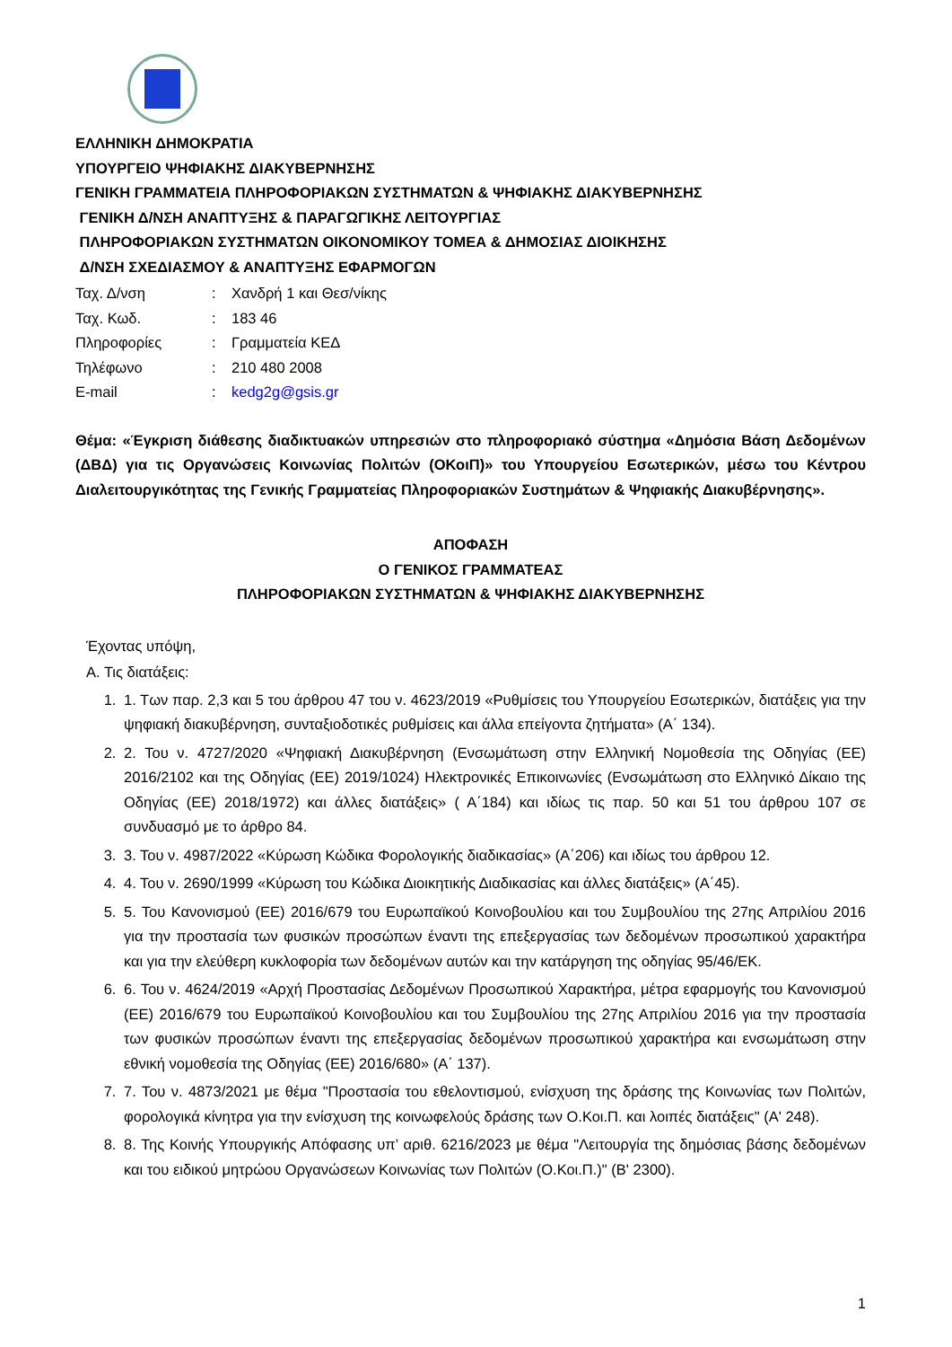ΕΛΛΗΝΙΚΗ ΔΗΜΟΚΡΑΤΙΑ
ΥΠΟΥΡΓΕΙΟ ΨΗΦΙΑΚΗΣ ΔΙΑΚΥΒΕΡΝΗΣΗΣ
ΓΕΝΙΚΗ ΓΡΑΜΜΑΤΕΙΑ ΠΛΗΡΟΦΟΡΙΑΚΩΝ ΣΥΣΤΗΜΑΤΩΝ & ΨΗΦΙΑΚΗΣ ΔΙΑΚΥΒΕΡΝΗΣΗΣ
ΓΕΝΙΚΗ Δ/ΝΣΗ ΑΝΑΠΤΥΞΗΣ & ΠΑΡΑΓΩΓΙΚΗΣ ΛΕΙΤΟΥΡΓΙΑΣ
ΠΛΗΡΟΦΟΡΙΑΚΩΝ ΣΥΣΤΗΜΑΤΩΝ ΟΙΚΟΝΟΜΙΚΟΥ ΤΟΜΕΑ & ΔΗΜΟΣΙΑΣ ΔΙΟΙΚΗΣΗΣ
Δ/ΝΣΗ ΣΧΕΔΙΑΣΜΟΥ & ΑΝΑΠΤΥΞΗΣ ΕΦΑΡΜΟΓΩΝ
| Ταχ. Δ/νση | : | Χανδρή 1 και Θεσ/νίκης |
| Ταχ. Κωδ. | : | 183 46 |
| Πληροφορίες | : | Γραμματεία ΚΕΔ |
| Τηλέφωνο | : | 210 480 2008 |
| E-mail | : | kedg2g@gsis.gr |
Θέμα: «Έγκριση διάθεσης διαδικτυακών υπηρεσιών στο πληροφοριακό σύστημα «Δημόσια Βάση Δεδομένων (ΔΒΔ) για τις Οργανώσεις Κοινωνίας Πολιτών (ΟΚοιΠ)» του Υπουργείου Εσωτερικών, μέσω του Κέντρου Διαλειτουργικότητας της Γενικής Γραμματείας Πληροφοριακών Συστημάτων & Ψηφιακής Διακυβέρνησης».
ΑΠΟΦΑΣΗ
Ο ΓΕΝΙΚΟΣ ΓΡΑΜΜΑΤΕΑΣ
ΠΛΗΡΟΦΟΡΙΑΚΩΝ ΣΥΣΤΗΜΑΤΩΝ & ΨΗΦΙΑΚΗΣ ΔΙΑΚΥΒΕΡΝΗΣΗΣ
Έχοντας υπόψη,
Α. Τις διατάξεις:
1. 1. Των παρ. 2,3 και 5 του άρθρου 47 του ν. 4623/2019 «Ρυθμίσεις του Υπουργείου Εσωτερικών, διατάξεις για την ψηφιακή διακυβέρνηση, συνταξιοδοτικές ρυθμίσεις και άλλα επείγοντα ζητήματα» (Α΄ 134).
2. 2. Του ν. 4727/2020 «Ψηφιακή Διακυβέρνηση (Ενσωμάτωση στην Ελληνική Νομοθεσία της Οδηγίας (ΕΕ) 2016/2102 και της Οδηγίας (ΕΕ) 2019/1024) Ηλεκτρονικές Επικοινωνίες (Ενσωμάτωση στο Ελληνικό Δίκαιο της Οδηγίας (ΕΕ) 2018/1972) και άλλες διατάξεις» ( Α΄184) και ιδίως τις παρ. 50 και 51 του άρθρου 107 σε συνδυασμό με το άρθρο 84.
3. 3. Του ν. 4987/2022 «Κύρωση Κώδικα Φορολογικής διαδικασίας» (Α΄206) και ιδίως του άρθρου 12.
4. 4. Του ν. 2690/1999 «Κύρωση του Κώδικα Διοικητικής Διαδικασίας και άλλες διατάξεις» (Α΄45).
5. 5. Του Κανονισμού (ΕΕ) 2016/679 του Ευρωπαϊκού Κοινοβουλίου και του Συμβουλίου της 27ης Απριλίου 2016 για την προστασία των φυσικών προσώπων έναντι της επεξεργασίας των δεδομένων προσωπικού χαρακτήρα και για την ελεύθερη κυκλοφορία των δεδομένων αυτών και την κατάργηση της οδηγίας 95/46/ΕΚ.
6. 6. Του ν. 4624/2019 «Αρχή Προστασίας Δεδομένων Προσωπικού Χαρακτήρα, μέτρα εφαρμογής του Κανονισμού (ΕΕ) 2016/679 του Ευρωπαϊκού Κοινοβουλίου και του Συμβουλίου της 27ης Απριλίου 2016 για την προστασία των φυσικών προσώπων έναντι της επεξεργασίας δεδομένων προσωπικού χαρακτήρα και ενσωμάτωση στην εθνική νομοθεσία της Οδηγίας (ΕΕ) 2016/680» (Α΄ 137).
7. 7. Του ν. 4873/2021 με θέμα "Προστασία του εθελοντισμού, ενίσχυση της δράσης της Κοινωνίας των Πολιτών, φορολογικά κίνητρα για την ενίσχυση της κοινωφελούς δράσης των Ο.Κοι.Π. και λοιπές διατάξεις" (Α' 248).
8. 8. Της Κοινής Υπουργικής Απόφασης υπ’ αριθ. 6216/2023 με θέμα "Λειτουργία της δημόσιας βάσης δεδομένων και του ειδικού μητρώου Οργανώσεων Κοινωνίας των Πολιτών (Ο.Κοι.Π.)" (Β' 2300).
1